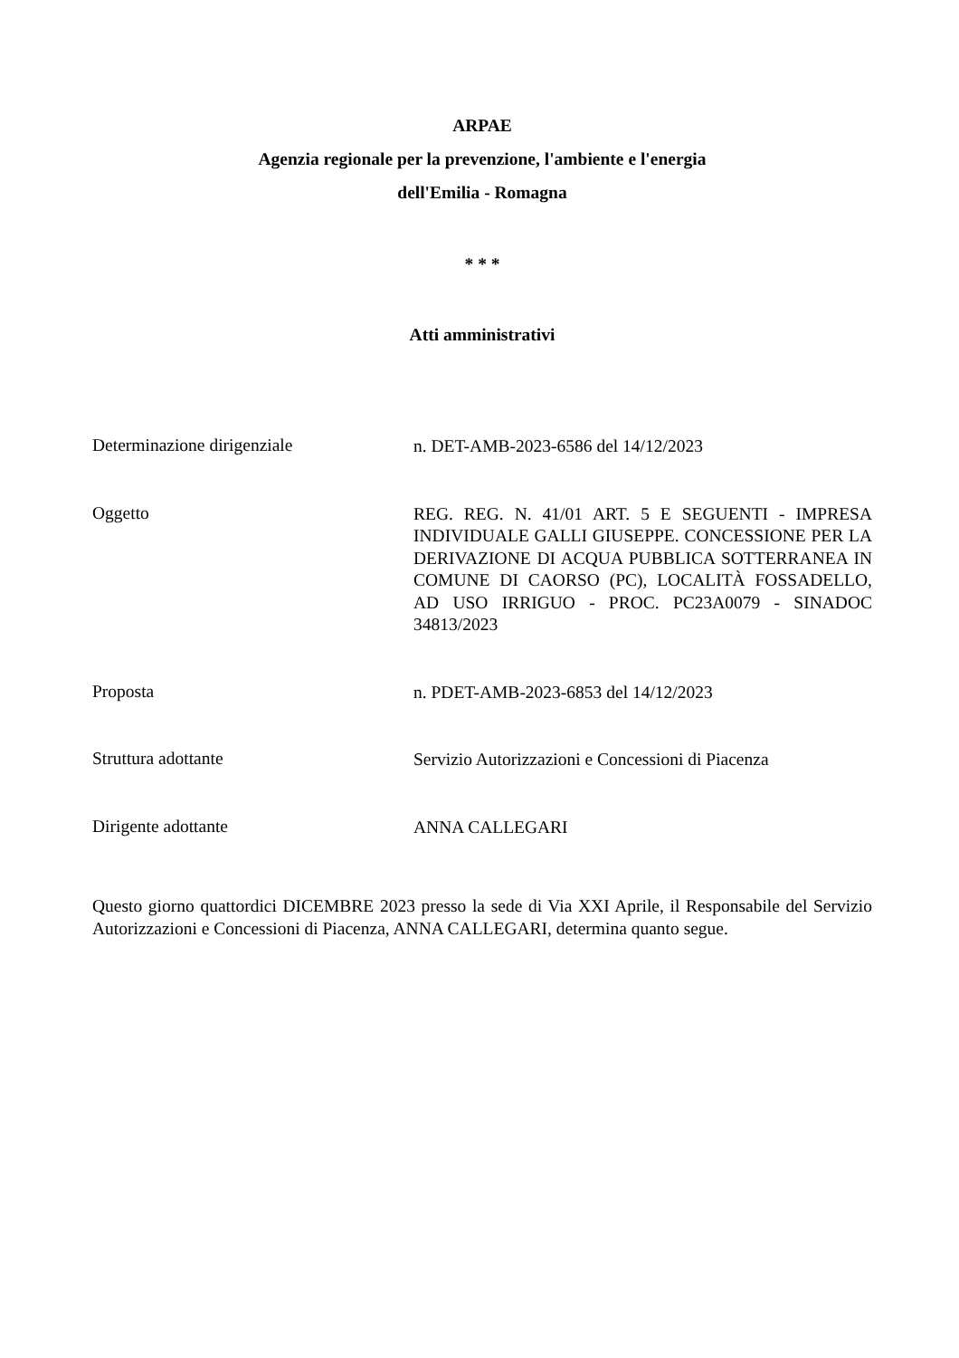ARPAE
Agenzia regionale per la prevenzione, l'ambiente e l'energia
dell'Emilia - Romagna
* * *
Atti amministrativi
Determinazione dirigenziale
n. DET-AMB-2023-6586 del 14/12/2023
Oggetto
REG. REG. N. 41/01 ART. 5 E SEGUENTI - IMPRESA INDIVIDUALE GALLI GIUSEPPE. CONCESSIONE PER LA DERIVAZIONE DI ACQUA PUBBLICA SOTTERRANEA IN COMUNE DI CAORSO (PC), LOCALITÀ FOSSADELLO, AD USO IRRIGUO - PROC. PC23A0079 - SINADOC 34813/2023
Proposta
n. PDET-AMB-2023-6853 del 14/12/2023
Struttura adottante
Servizio Autorizzazioni e Concessioni di Piacenza
Dirigente adottante
ANNA CALLEGARI
Questo giorno quattordici DICEMBRE 2023 presso la sede di Via XXI Aprile, il Responsabile del Servizio Autorizzazioni e Concessioni di Piacenza, ANNA CALLEGARI, determina quanto segue.